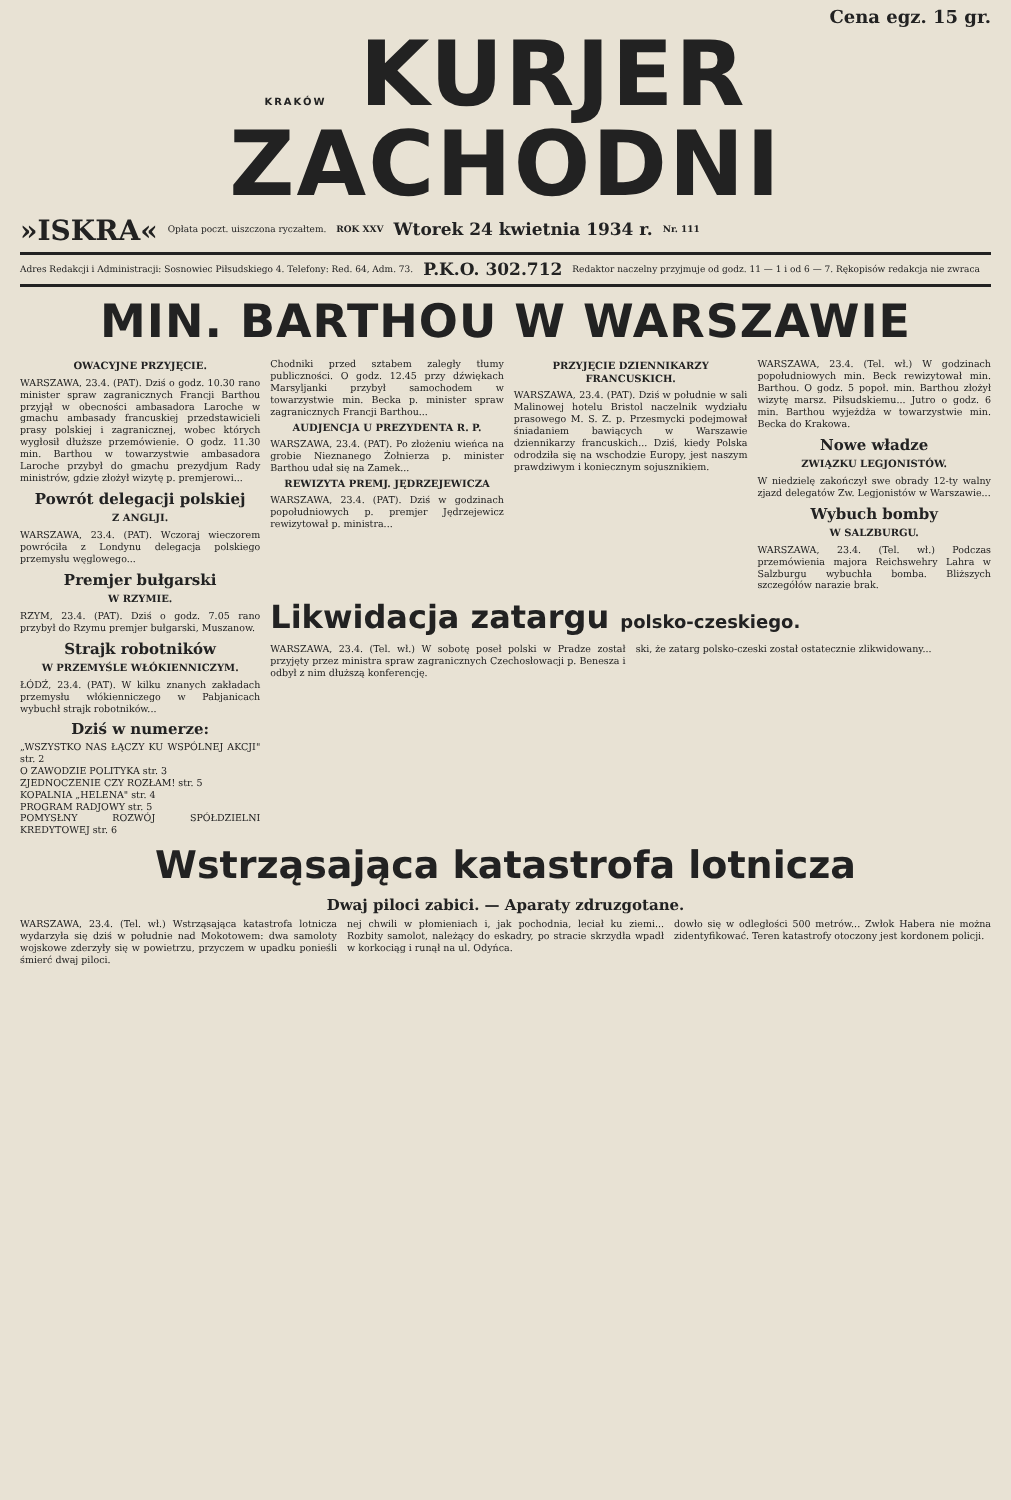Cena egz. 15 gr.
KRAKÓW KURJER ZACHODNI
»ISKRA« Opłata poczt. uiszczona ryczałtem. ROK XXV Wtorek 24 kwietnia 1934 r. Nr. 111
Adres Redakcji i Administracji: Sosnowiec Piłsudskiego 4. Telefony: Red. 64, Adm. 73. P.K.O. 302.712 Redaktor naczelny przyjmuje od godz. 11 — 1 i od 6 — 7. Rękopisów redakcja nie zwraca
MIN. BARTHOU W WARSZAWIE
OWACYJNE PRZYJĘCIE.
WARSZAWA, 23.4. (PAT). Dziś o godz. 10.30 rano minister spraw zagranicznych Francji Barthou przyjął w obecności ambasadora Laroche w gmachu ambasady francuskiej przedstawicieli prasy polskiej i zagranicznej, wobec których wygłosił dłuższe przemówienie. O godz. 11.30 min. Barthou w towarzystwie ambasadora Laroche przybył do gmachu prezydjum Rady ministrów, gdzie złożył wizytę p. premjerowi...
Powrót delegacji polskiej
Z ANGLJI.
WARSZAWA, 23.4. (PAT). Wczoraj wieczorem powróciła z Londynu delegacja polskiego przemysłu węglowego...
Premjer bułgarski
W RZYMIE.
RZYM, 23.4. (PAT). Dziś o godz. 7.05 rano przybył do Rzymu premjer bułgarski, Muszanow.
Strajk robotników
W PRZEMYŚLE WŁÓKIENNICZYM.
ŁÓDŹ, 23.4. (PAT). W kilku znanych zakładach przemysłu włókienniczego w Pabjanicach wybuchł strajk robotników...
Dziś w numerze:
„WSZYSTKO NAS ŁĄCZY KU WSPÓLNEJ AKCJI" str. 2
O ZAWODZIE POLITYKA str. 3
ZJEDNOCZENIE CZY ROZŁAM! str. 5
KOPALNIA „HELENA" str. 4
PROGRAM RADJOWY str. 5
POMYSŁNY ROZWÓJ SPÓŁDZIELNI KREDYTOWEJ str. 6
Chodniki przed sztabem zaległy tłumy publiczności. O godz. 12.45 przy dźwiękach Marsyljanki przybył samochodem w towarzystwie min. Becka p. minister spraw zagranicznych Francji Barthou...
AUDJENCJA U PREZYDENTA R. P.
WARSZAWA, 23.4. (PAT). Po złożeniu wieńca na grobie Nieznanego Żołnierza p. minister Barthou udał się na Zamek...
REWIZYTA PREMJ. JĘDRZEJEWICZA
WARSZAWA, 23.4. (PAT). Dziś w godzinach popołudniowych p. premjer Jędrzejewicz rewizytował p. ministra...
PRZYJĘCIE DZIENNIKARZY FRANCUSKICH.
WARSZAWA, 23.4. (PAT). Dziś w południe w sali Malinowej hotelu Bristol naczelnik wydziału prasowego M. S. Z. p. Przesmycki podejmował śniadaniem bawiących w Warszawie dziennikarzy francuskich... Dziś, kiedy Polska odrodziła się na wschodzie Europy, jest naszym prawdziwym i koniecznym sojusznikiem.
WARSZAWA, 23.4. (Tel. wł.) W godzinach popołudniowych min. Beck rewizytował min. Barthou. O godz. 5 popoł. min. Barthou złożył wizytę marsz. Piłsudskiemu... Jutro o godz. 6 min. Barthou wyjeżdża w towarzystwie min. Becka do Krakowa.
Nowe władze
ZWIĄZKU LEGJONISTÓW.
W niedzielę zakończył swe obrady 12-ty walny zjazd delegatów Zw. Legjonistów w Warszawie...
Wybuch bomby
W SALZBURGU.
WARSZAWA, 23.4. (Tel. wł.) Podczas przemówienia majora Reichswehry Lahra w Salzburgu wybuchła bomba. Bliższych szczegółów narazie brak.
Likwidacja zatargu polsko-czeskiego.
WARSZAWA, 23.4. (Tel. wł.) W sobotę poseł polski w Pradze został przyjęty przez ministra spraw zagranicznych Czechosłowacji p. Benesza i odbył z nim dłuższą konferencję.
ski, że zatarg polsko-czeski został ostatecznie zlikwidowany...
Wstrząsająca katastrofa lotnicza
Dwaj piloci zabici. — Aparaty zdruzgotane.
WARSZAWA, 23.4. (Tel. wł.) Wstrząsająca katastrofa lotnicza wydarzyła się dziś w południe nad Mokotowem: dwa samoloty wojskowe zderzyły się w powietrzu, przyczem w upadku ponieśli śmierć dwaj piloci.
nej chwili w płomieniach i, jak pochodnia, leciał ku ziemi... Rozbity samolot, należący do eskadry, po stracie skrzydła wpadł w korkociąg i runął na ul. Odyńca.
dowło się w odległości 500 metrów... Zwłok Habera nie można zidentyfikować. Teren katastrofy otoczony jest kordonem policji.